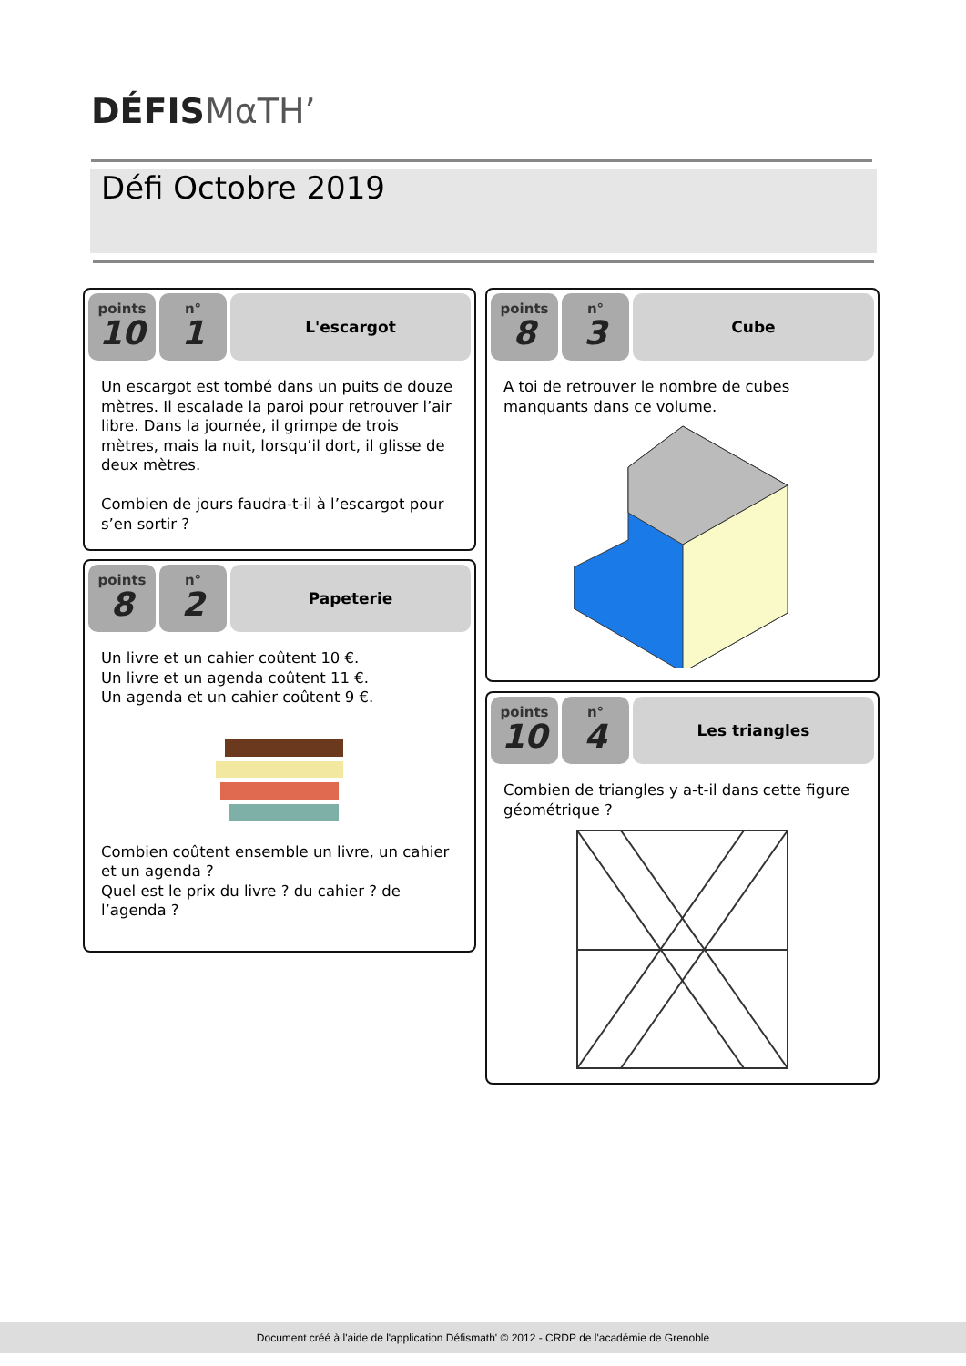DÉFISMαTH’
Défi Octobre 2019
points
10
n°
1
L'escargot
Un escargot est tombé dans un puits de douze mètres. Il escalade la paroi pour retrouver l’air libre. Dans la journée, il grimpe de trois mètres, mais la nuit, lorsqu’il dort, il glisse de deux mètres.
Combien de jours faudra-t-il à l’escargot pour s’en sortir ?
points
8
n°
2
Papeterie
Un livre et un cahier coûtent 10 €.
Un livre et un agenda coûtent 11 €.
Un agenda et un cahier coûtent 9 €. Combien coûtent ensemble un livre, un cahier et un agenda ?
Quel est le prix du livre ? du cahier ? de l’agenda ?
points
8
n°
3
Cube
A toi de retrouver le nombre de cubes manquants dans ce volume.
points
10
n°
4
Les triangles
Combien de triangles y a-t-il dans cette figure géométrique ?
Document créé à l'aide de l'application Défismath' © 2012 - CRDP de l'académie de Grenoble